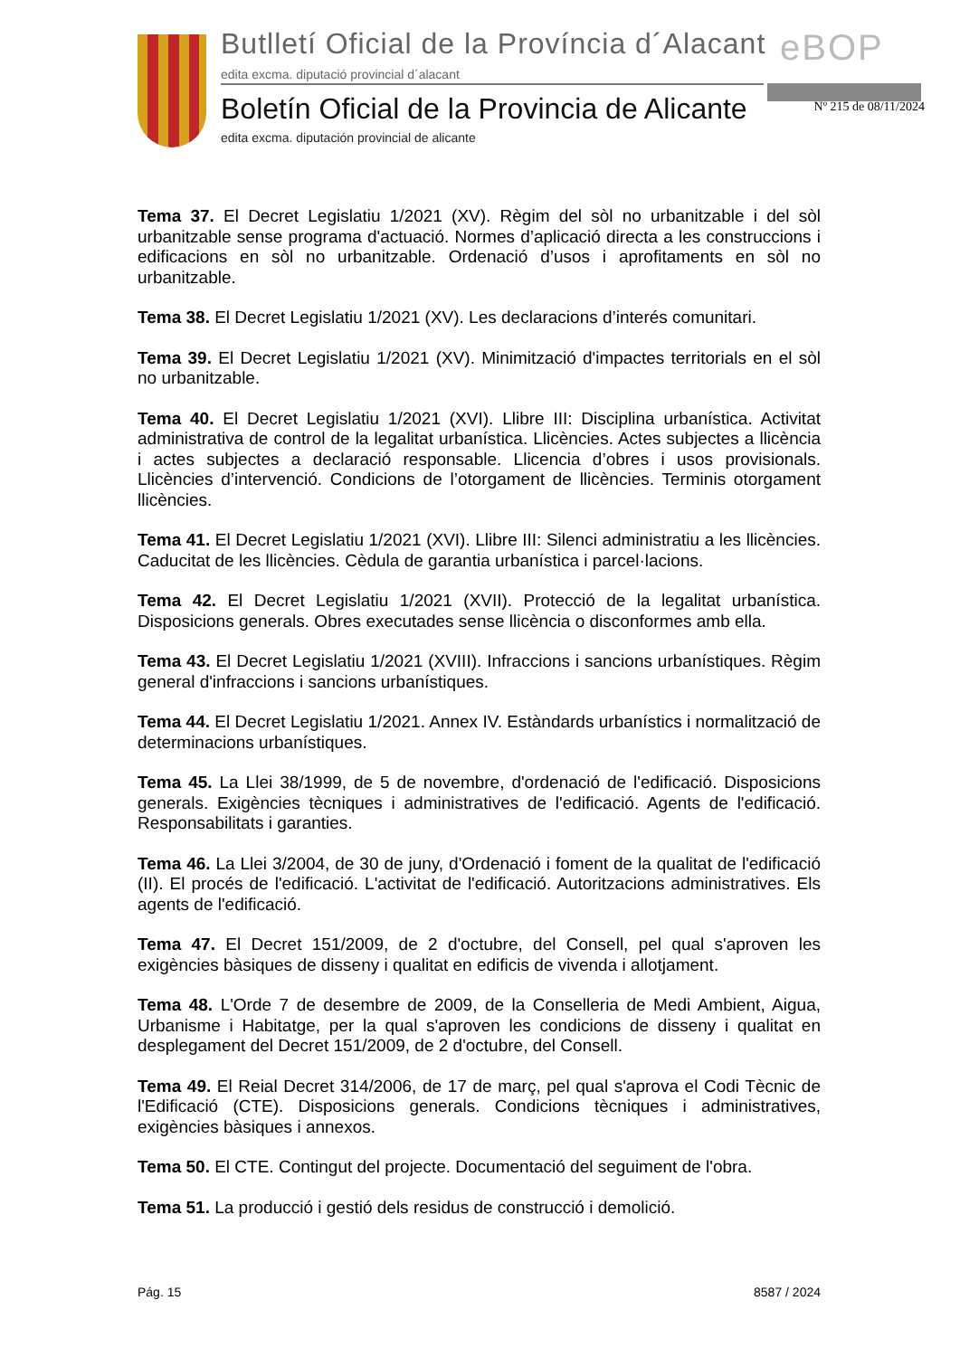Butlletí Oficial de la Província d´Alacant
eBOP
edita excma. diputació provincial d´alacant
Boletín Oficial de la Provincia de Alicante
Nº 215 de 08/11/2024
edita excma. diputación provincial de alicante
Tema 37. El Decret Legislatiu 1/2021 (XV). Règim del sòl no urbanitzable i del sòl urbanitzable sense programa d'actuació. Normes d’aplicació directa a les construccions i edificacions en sòl no urbanitzable. Ordenació d’usos i aprofitaments en sòl no urbanitzable.
Tema 38. El Decret Legislatiu 1/2021 (XV). Les declaracions d’interés comunitari.
Tema 39. El Decret Legislatiu 1/2021 (XV). Minimització d'impactes territorials en el sòl no urbanitzable.
Tema 40. El Decret Legislatiu 1/2021 (XVI). Llibre III: Disciplina urbanística. Activitat administrativa de control de la legalitat urbanística. Llicències. Actes subjectes a llicència i actes subjectes a declaració responsable. Llicencia d’obres i usos provisionals. Llicències d’intervenció. Condicions de l’otorgament de llicències. Terminis otorgament llicències.
Tema 41. El Decret Legislatiu 1/2021 (XVI). Llibre III: Silenci administratiu a les llicències. Caducitat de les llicències. Cèdula de garantia urbanística i parcel·lacions.
Tema 42. El Decret Legislatiu 1/2021 (XVII). Protecció de la legalitat urbanística. Disposicions generals. Obres executades sense llicència o disconformes amb ella.
Tema 43. El Decret Legislatiu 1/2021 (XVIII). Infraccions i sancions urbanístiques. Règim general d'infraccions i sancions urbanístiques.
Tema 44. El Decret Legislatiu 1/2021. Annex IV. Estàndards urbanístics i normalització de determinacions urbanístiques.
Tema 45. La Llei 38/1999, de 5 de novembre, d'ordenació de l'edificació. Disposicions generals. Exigències tècniques i administratives de l'edificació. Agents de l'edificació. Responsabilitats i garanties.
Tema 46. La Llei 3/2004, de 30 de juny, d'Ordenació i foment de la qualitat de l'edificació (II). El procés de l'edificació. L'activitat de l'edificació. Autoritzacions administratives. Els agents de l'edificació.
Tema 47. El Decret 151/2009, de 2 d'octubre, del Consell, pel qual s'aproven les exigències bàsiques de disseny i qualitat en edificis de vivenda i allotjament.
Tema 48. L'Orde 7 de desembre de 2009, de la Conselleria de Medi Ambient, Aigua, Urbanisme i Habitatge, per la qual s'aproven les condicions de disseny i qualitat en desplegament del Decret 151/2009, de 2 d'octubre, del Consell.
Tema 49. El Reial Decret 314/2006, de 17 de març, pel qual s'aprova el Codi Tècnic de l'Edificació (CTE). Disposicions generals. Condicions tècniques i administratives, exigències bàsiques i annexos.
Tema 50. El CTE. Contingut del projecte. Documentació del seguiment de l'obra.
Tema 51. La producció i gestió dels residus de construcció i demolició.
Pág. 15 8587 / 2024